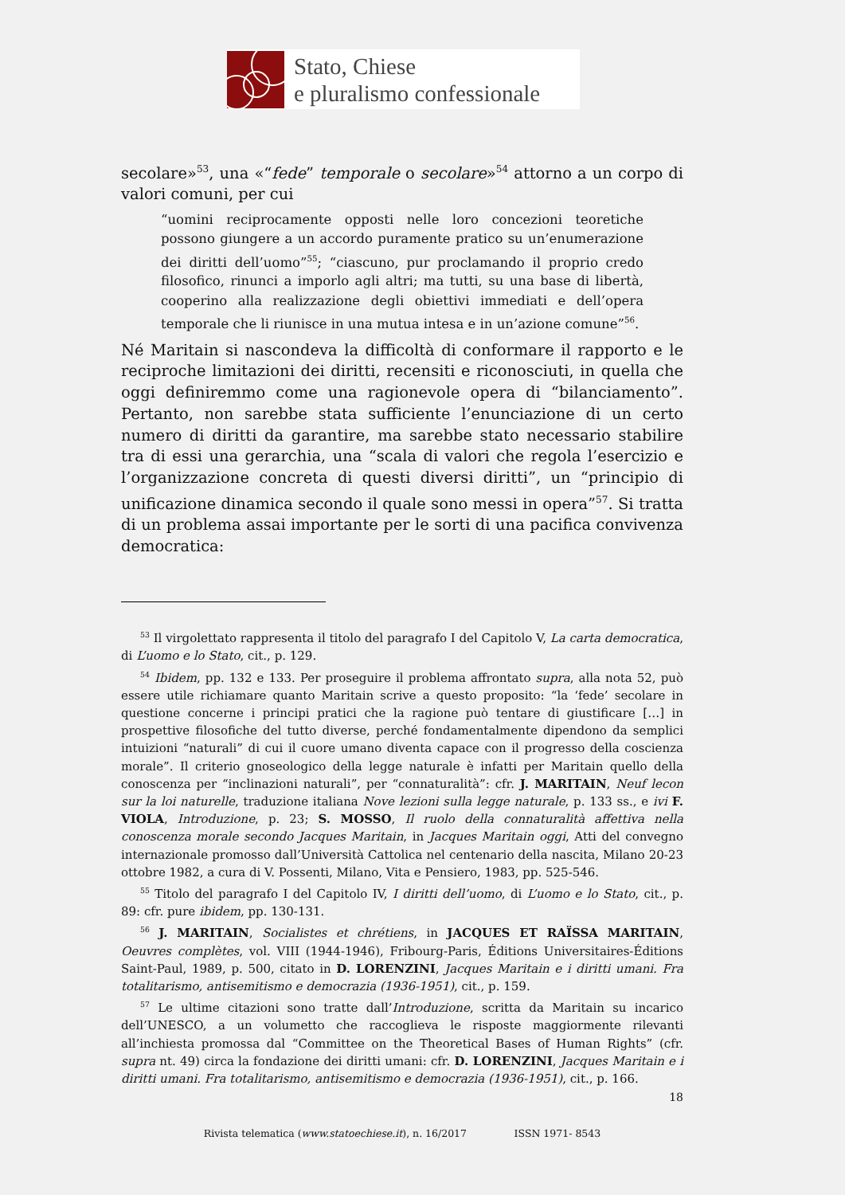Stato, Chiese
e pluralismo confessionale
secolare»<sup>53</sup>, una «“fede” temporale o secolare»<sup>54</sup> attorno a un corpo di valori comuni, per cui
“uomini reciprocamente opposti nelle loro concezioni teoretiche possono giungere a un accordo puramente pratico su un’enumerazione dei diritti dell’uomo”<sup>55</sup>; “ciascuno, pur proclamando il proprio credo filosofico, rinunci a imporlo agli altri; ma tutti, su una base di libertà, cooperino alla realizzazione degli obiettivi immediati e dell’opera temporale che li riunisce in una mutua intesa e in un’azione comune”<sup>56</sup>.
Né Maritain si nascondeva la difficoltà di conformare il rapporto e le reciproche limitazioni dei diritti, recensiti e riconosciuti, in quella che oggi definiremmo come una ragionevole opera di “bilanciamento”. Pertanto, non sarebbe stata sufficiente l’enunciazione di un certo numero di diritti da garantire, ma sarebbe stato necessario stabilire tra di essi una gerarchia, una “scala di valori che regola l’esercizio e l’organizzazione concreta di questi diversi diritti”, un “principio di unificazione dinamica secondo il quale sono messi in opera”<sup>57</sup>. Si tratta di un problema assai importante per le sorti di una pacifica convivenza democratica:
<sup>53</sup> Il virgolettato rappresenta il titolo del paragrafo I del Capitolo V, La carta democratica, di L’uomo e lo Stato, cit., p. 129.
<sup>54</sup> Ibidem, pp. 132 e 133. Per proseguire il problema affrontato supra, alla nota 52, può essere utile richiamare quanto Maritain scrive a questo proposito: “la ‘fede’ secolare in questione concerne i principi pratici che la ragione può tentare di giustificare […] in prospettive filosofiche del tutto diverse, perché fondamentalmente dipendono da semplici intuizioni “naturali” di cui il cuore umano diventa capace con il progresso della coscienza morale”. Il criterio gnoseologico della legge naturale è infatti per Maritain quello della conoscenza per “inclinazioni naturali”, per “connaturalità”: cfr. J. MARITAIN, Neuf lecon sur la loi naturelle, traduzione italiana Nove lezioni sulla legge naturale, p. 133 ss., e ivi F. VIOLA, Introduzione, p. 23; S. MOSSO, Il ruolo della connaturalità affettiva nella conoscenza morale secondo Jacques Maritain, in Jacques Maritain oggi, Atti del convegno internazionale promosso dall’Università Cattolica nel centenario della nascita, Milano 20-23 ottobre 1982, a cura di V. Possenti, Milano, Vita e Pensiero, 1983, pp. 525-546.
<sup>55</sup> Titolo del paragrafo I del Capitolo IV, I diritti dell’uomo, di L’uomo e lo Stato, cit., p. 89: cfr. pure ibidem, pp. 130-131.
<sup>56</sup> J. MARITAIN, Socialistes et chrétiens, in JACQUES ET RAÏSSA MARITAIN, Oeuvres complètes, vol. VIII (1944-1946), Fribourg-Paris, Éditions Universitaires-Éditions Saint-Paul, 1989, p. 500, citato in D. LORENZINI, Jacques Maritain e i diritti umani. Fra totalitarismo, antisemitismo e democrazia (1936-1951), cit., p. 159.
<sup>57</sup> Le ultime citazioni sono tratte dall’Introduzione, scritta da Maritain su incarico dell’UNESCO, a un volumetto che raccoglieva le risposte maggiormente rilevanti all’inchiesta promossa dal “Committee on the Theoretical Bases of Human Rights” (cfr. supra nt. 49) circa la fondazione dei diritti umani: cfr. D. LORENZINI, Jacques Maritain e i diritti umani. Fra totalitarismo, antisemitismo e democrazia (1936-1951), cit., p. 166.
18
Rivista telematica (www.statoechiese.it), n. 16/2017 ISSN 1971- 8543